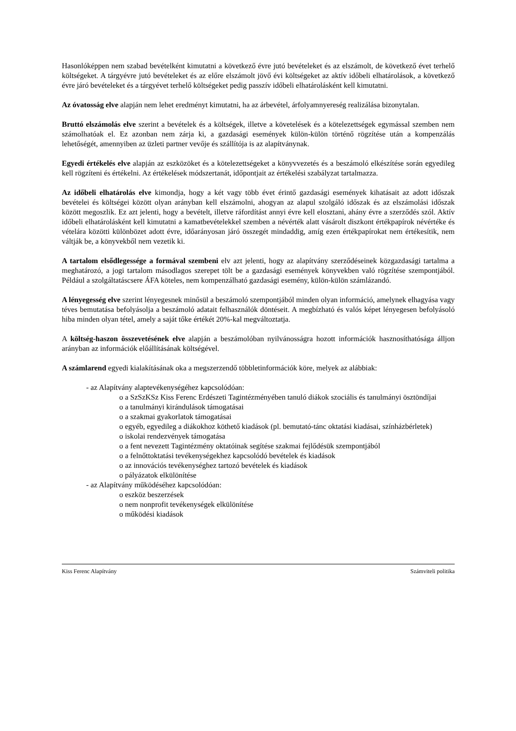Hasonlóképpen nem szabad bevételként kimutatni a következő évre jutó bevételeket és az elszámolt, de következő évet terhelő költségeket. A tárgyévre jutó bevételeket és az előre elszámolt jövő évi költségeket az aktív időbeli elhatárolások, a következő évre járó bevételeket és a tárgyévet terhelő költségeket pedig passzív időbeli elhatárolásként kell kimutatni.
Az óvatosság elve alapján nem lehet eredményt kimutatni, ha az árbevétel, árfolyamnyereség realizálása bizonytalan.
Bruttó elszámolás elve szerint a bevételek és a költségek, illetve a követelések és a kötelezettségek egymással szemben nem számolhatóak el. Ez azonban nem zárja ki, a gazdasági események külön-külön történő rögzítése után a kompenzálás lehetőségét, amennyiben az üzleti partner vevője és szállítója is az alapítványnak.
Egyedi értékelés elve alapján az eszközöket és a kötelezettségeket a könyvvezetés és a beszámoló elkészítése során egyedileg kell rögzíteni és értékelni. Az értékelések módszertanát, időpontjait az értékelési szabályzat tartalmazza.
Az időbeli elhatárolás elve kimondja, hogy a két vagy több évet érintő gazdasági események kihatásait az adott időszak bevételei és költségei között olyan arányban kell elszámolni, ahogyan az alapul szolgáló időszak és az elszámolási időszak között megoszlik. Ez azt jelenti, hogy a bevételt, illetve ráfordítást annyi évre kell elosztani, ahány évre a szerződés szól. Aktív időbeli elhatárolásként kell kimutatni a kamatbevételekkel szemben a névérték alatt vásárolt diszkont értékpapírok névértéke és vételára közötti különbözet adott évre, időarányosan járó összegét mindaddig, amíg ezen értékpapírokat nem értékesítik, nem váltják be, a könyvekből nem vezetik ki.
A tartalom elsődlegessége a formával szembeni elv azt jelenti, hogy az alapítvány szerződéseinek közgazdasági tartalma a meghatározó, a jogi tartalom másodlagos szerepet tölt be a gazdasági események könyvekben való rögzítése szempontjából. Például a szolgáltatáscsere ÁFA köteles, nem kompenzálható gazdasági esemény, külön-külön számlázandó.
A lényegesség elve szerint lényegesnek minősül a beszámoló szempontjából minden olyan információ, amelynek elhagyása vagy téves bemutatása befolyásolja a beszámoló adatait felhasználók döntéseit. A megbízható és valós képet lényegesen befolyásoló hiba minden olyan tétel, amely a saját tőke értékét 20%-kal megváltoztatja.
A költség-haszon összevetésének elve alapján a beszámolóban nyilvánosságra hozott információk hasznosíthatósága álljon arányban az információk előállításának költségével.
A számlarend egyedi kialakításának oka a megszerzendő többletinformációk köre, melyek az alábbiak:
- az Alapítvány alaptevékenységéhez kapcsolódóan:
o a SzSzKSz Kiss Ferenc Erdészeti Tagintézményében tanuló diákok szociális és tanulmányi ösztöndíjai
o a tanulmányi kirándulások támogatásai
o a szakmai gyakorlatok támogatásai
o egyéb, egyedileg a diákokhoz köthető kiadások (pl. bemutató-tánc oktatási kiadásai, színházbérletek)
o iskolai rendezvények támogatása
o a fent nevezett Tagintézmény oktatóinak segítése szakmai fejlődésük szempontjából
o a felnőttoktatási tevékenységekhez kapcsolódó bevételek és kiadások
o az innovációs tevékenységhez tartozó bevételek és kiadások
o pályázatok elkülönítése
- az Alapítvány működéséhez kapcsolódóan:
o eszköz beszerzések
o nem nonprofit tevékenységek elkülönítése
o működési kiadások
Kiss Ferenc Alapítvány Számviteli politika